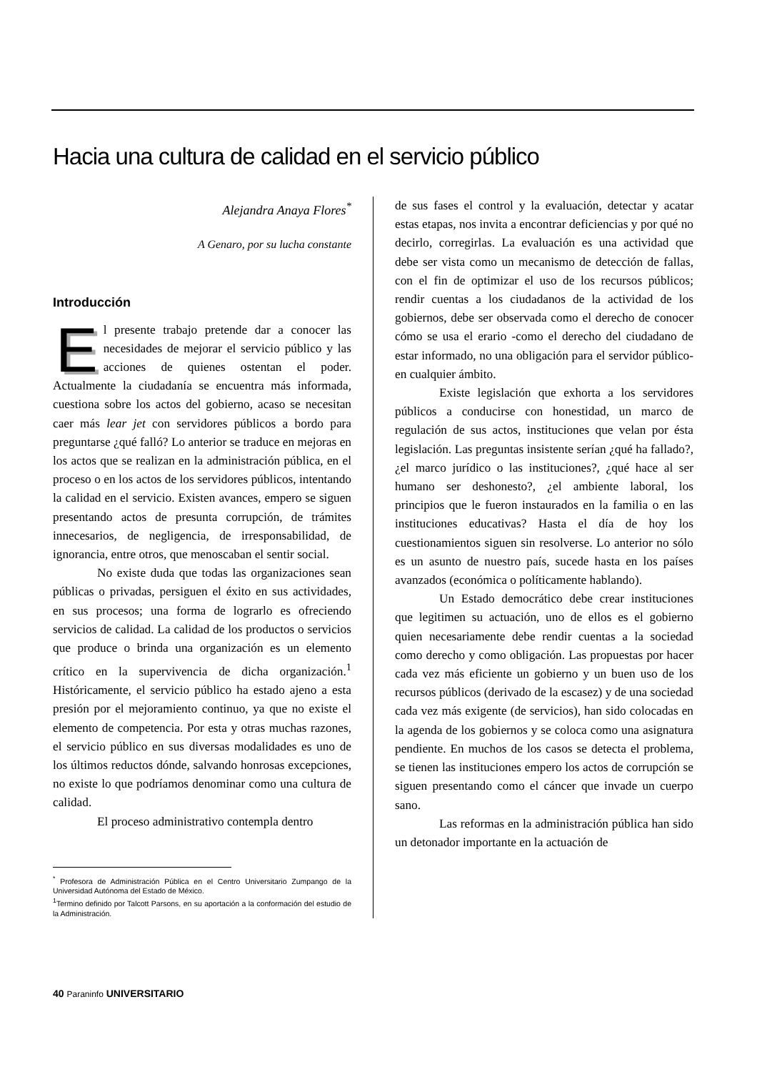Hacia una cultura de calidad en el servicio público
Alejandra Anaya Flores<sup>*</sup>
A Genaro, por su lucha constante
Introducción
El presente trabajo pretende dar a conocer las necesidades de mejorar el servicio público y las acciones de quienes ostentan el poder. Actualmente la ciudadanía se encuentra más informada, cuestiona sobre los actos del gobierno, acaso se necesitan caer más lear jet con servidores públicos a bordo para preguntarse ¿qué falló? Lo anterior se traduce en mejoras en los actos que se realizan en la administración pública, en el proceso o en los actos de los servidores públicos, intentando la calidad en el servicio. Existen avances, empero se siguen presentando actos de presunta corrupción, de trámites innecesarios, de negligencia, de irresponsabilidad, de ignorancia, entre otros, que menoscaban el sentir social.
No existe duda que todas las organizaciones sean públicas o privadas, persiguen el éxito en sus actividades, en sus procesos; una forma de lograrlo es ofreciendo servicios de calidad. La calidad de los productos o servicios que produce o brinda una organización es un elemento crítico en la supervivencia de dicha organización.<sup>1</sup> Históricamente, el servicio público ha estado ajeno a esta presión por el mejoramiento continuo, ya que no existe el elemento de competencia. Por esta y otras muchas razones, el servicio público en sus diversas modalidades es uno de los últimos reductos dónde, salvando honrosas excepciones, no existe lo que podríamos denominar como una cultura de calidad.
El proceso administrativo contempla dentro
<sup>*</sup> Profesora de Administración Pública en el Centro Universitario Zumpango de la Universidad Autónoma del Estado de México.
<sup>1</sup> Termino definido por Talcott Parsons, en su aportación a la conformación del estudio de la Administración.
de sus fases el control y la evaluación, detectar y acatar estas etapas, nos invita a encontrar deficiencias y por qué no decirlo, corregirlas. La evaluación es una actividad que debe ser vista como un mecanismo de detección de fallas, con el fin de optimizar el uso de los recursos públicos; rendir cuentas a los ciudadanos de la actividad de los gobiernos, debe ser observada como el derecho de conocer cómo se usa el erario -como el derecho del ciudadano de estar informado, no una obligación para el servidor público- en cualquier ámbito.
Existe legislación que exhorta a los servidores públicos a conducirse con honestidad, un marco de regulación de sus actos, instituciones que velan por ésta legislación. Las preguntas insistente serían ¿qué ha fallado?, ¿el marco jurídico o las instituciones?, ¿qué hace al ser humano ser deshonesto?, ¿el ambiente laboral, los principios que le fueron instaurados en la familia o en las instituciones educativas? Hasta el día de hoy los cuestionamientos siguen sin resolverse. Lo anterior no sólo es un asunto de nuestro país, sucede hasta en los países avanzados (económica o políticamente hablando).
Un Estado democrático debe crear instituciones que legitimen su actuación, uno de ellos es el gobierno quien necesariamente debe rendir cuentas a la sociedad como derecho y como obligación. Las propuestas por hacer cada vez más eficiente un gobierno y un buen uso de los recursos públicos (derivado de la escasez) y de una sociedad cada vez más exigente (de servicios), han sido colocadas en la agenda de los gobiernos y se coloca como una asignatura pendiente. En muchos de los casos se detecta el problema, se tienen las instituciones empero los actos de corrupción se siguen presentando como el cáncer que invade un cuerpo sano.
Las reformas en la administración pública han sido un detonador importante en la actuación de
40 Paraninfo UNIVERSITARIO